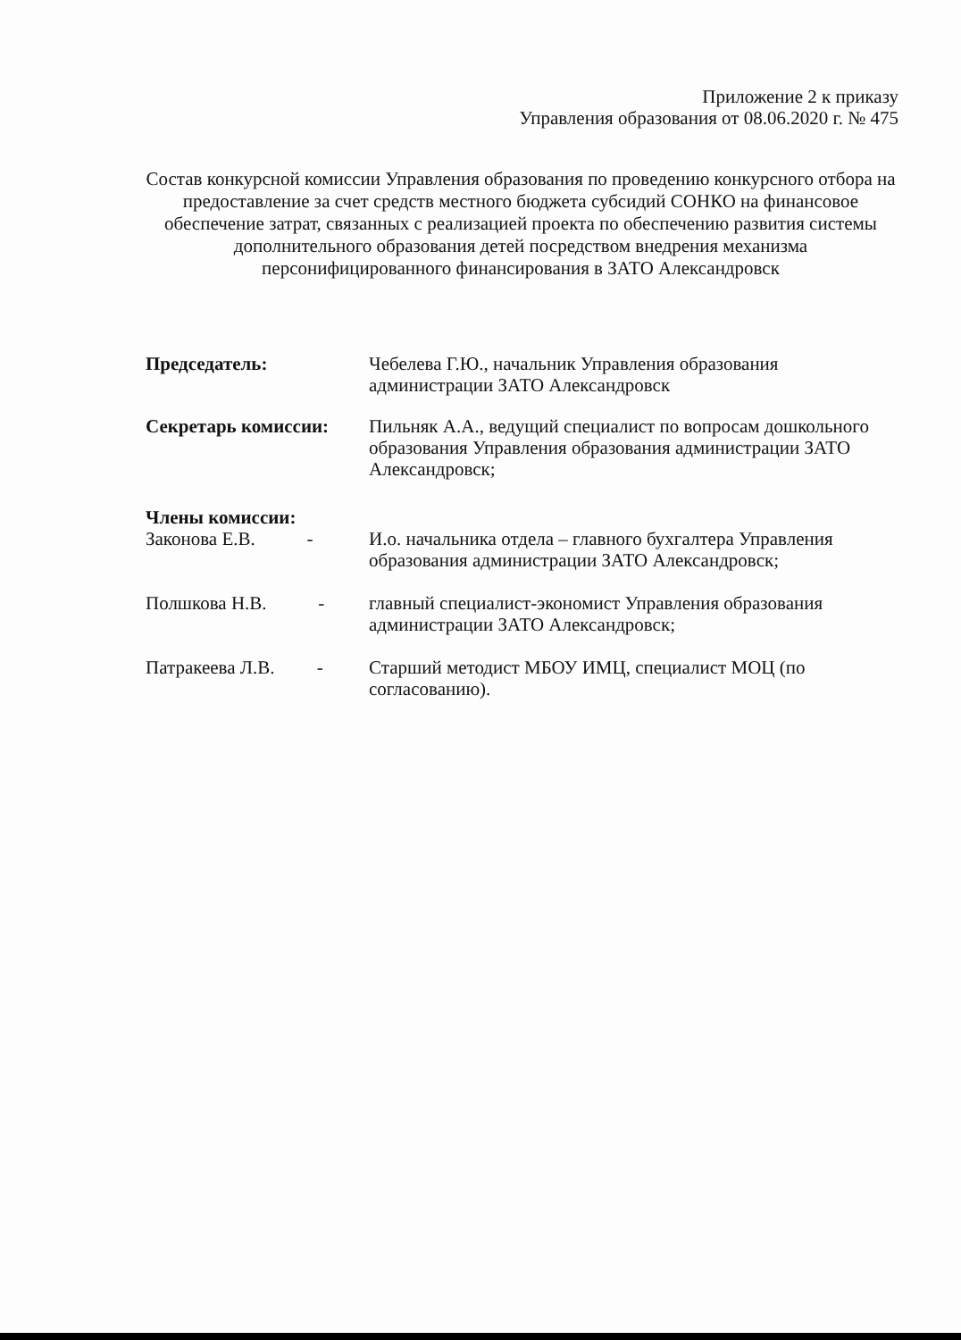Приложение 2 к приказу
Управления образования от 08.06.2020 г. № 475
Состав конкурсной комиссии Управления образования по проведению конкурсного отбора на предоставление за счет средств местного бюджета субсидий СОНКО на финансовое обеспечение затрат, связанных с реализацией проекта по обеспечению развития системы дополнительного образования детей посредством внедрения механизма персонифицированного финансирования в ЗАТО Александровск
Председатель: Чебелева Г.Ю., начальник Управления образования администрации ЗАТО Александровск
Секретарь комиссии: Пильняк А.А., ведущий специалист по вопросам дошкольного образования Управления образования администрации ЗАТО Александровск;
Члены комиссии:
Законова Е.В. -
И.о. начальника отдела – главного бухгалтера Управления образования администрации ЗАТО Александровск;
Полшкова Н.В. -
главный специалист-экономист Управления образования администрации ЗАТО Александровск;
Патракеева Л.В. -
Старший методист МБОУ ИМЦ, специалист МОЦ (по согласованию).